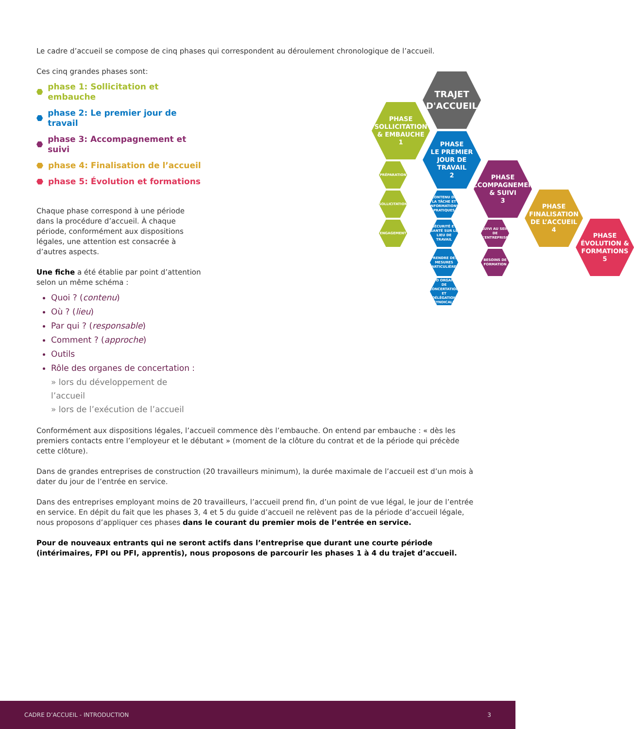Le cadre d’accueil se compose de cinq phases qui correspondent au déroulement chronologique de l’accueil.
Ces cinq grandes phases sont:
phase 1: Sollicitation et embauche
phase 2: Le premier jour de travail
phase 3: Accompagnement et suivi
phase 4: Finalisation de l’accueil
phase 5: Évolution et formations
Chaque phase correspond à une période dans la procédure d’accueil. À chaque période, conformément aux dispositions légales, une attention est consacrée à d’autres aspects.
Une fiche a été établie par point d’attention selon un même schéma :
Quoi ? (contenu)
Où ? (lieu)
Par qui ? (responsable)
Comment ? (approche)
Outils
Rôle des organes de concertation :
» lors du développement de l’accueil
» lors de l’exécution de l’accueil
TRAJET
D'ACCUEIL
PHASE
SOLLICITATION
& EMBAUCHE
1
PHASE
LE PREMIER
JOUR DE TRAVAIL
2
PHASE
ACCOMPAGNEMENT
& SUIVI
3
PHASE
FINALISATION
DE L’ACCUEIL
4
PHASE
ÉVOLUTION &
FORMATIONS
5
PRÉPARATION
SOLLICITATION
ENGAGEMENT
CONTENU DE LA TÂCHE ET INFORMATIONS PRATIQUES
SÉCURITÉ ET SANTÉ SUR LE LIEU DE TRAVAIL
PRENDRE DES MESURES PARTICULIÈRES
INFO ORGANES DE CONCERTATION ET DÉLÉGATION SYNDICALE
SUIVI AU SEIN DE L’ENTREPRISE
BESOINS DE FORMATION
Conformément aux dispositions légales, l’accueil commence dès l’embauche. On entend par embauche : « dès les premiers contacts entre l’employeur et le débutant » (moment de la clôture du contrat et de la période qui précède cette clôture).
Dans de grandes entreprises de construction (20 travailleurs minimum), la durée maximale de l’accueil est d’un mois à dater du jour de l’entrée en service.
Dans des entreprises employant moins de 20 travailleurs, l’accueil prend fin, d’un point de vue légal, le jour de l’entrée en service. En dépit du fait que les phases 3, 4 et 5 du guide d’accueil ne relèvent pas de la période d’accueil légale, nous proposons d’appliquer ces phases dans le courant du premier mois de l’entrée en service.
Pour de nouveaux entrants qui ne seront actifs dans l’entreprise que durant une courte période (intérimaires, FPI ou PFI, apprentis), nous proposons de parcourir les phases 1 à 4 du trajet d’accueil.
CADRE D’ACCUEIL - INTRODUCTION 3